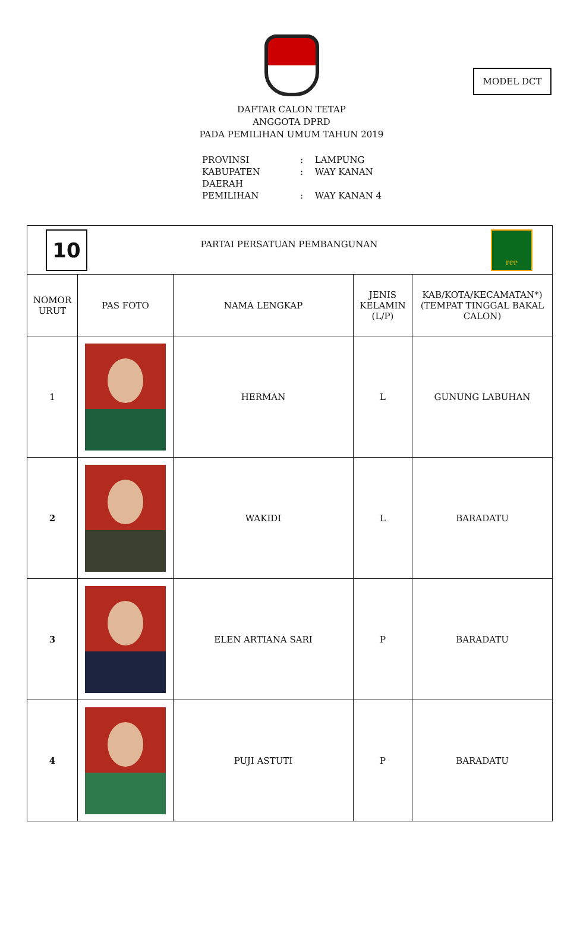MODEL DCT
DAFTAR CALON TETAP
ANGGOTA DPRD
PADA PEMILIHAN UMUM TAHUN 2019
PROVINSI: LAMPUNG
KABUPATEN: WAY KANAN
DAERAH PEMILIHAN: WAY KANAN 4
| 10 PARTAI PERSATUAN PEMBANGUNAN PPP | | | | |
| NOMOR URUT | PAS FOTO | NAMA LENGKAP | JENIS KELAMIN (L/P) | KAB/KOTA/KECAMATAN*) (TEMPAT TINGGAL BAKAL CALON) |
| 1 | | HERMAN | L | GUNUNG LABUHAN |
| 2 | | WAKIDI | L | BARADATU |
| 3 | | ELEN ARTIANA SARI | P | BARADATU |
| 4 | | PUJI ASTUTI | P | BARADATU |